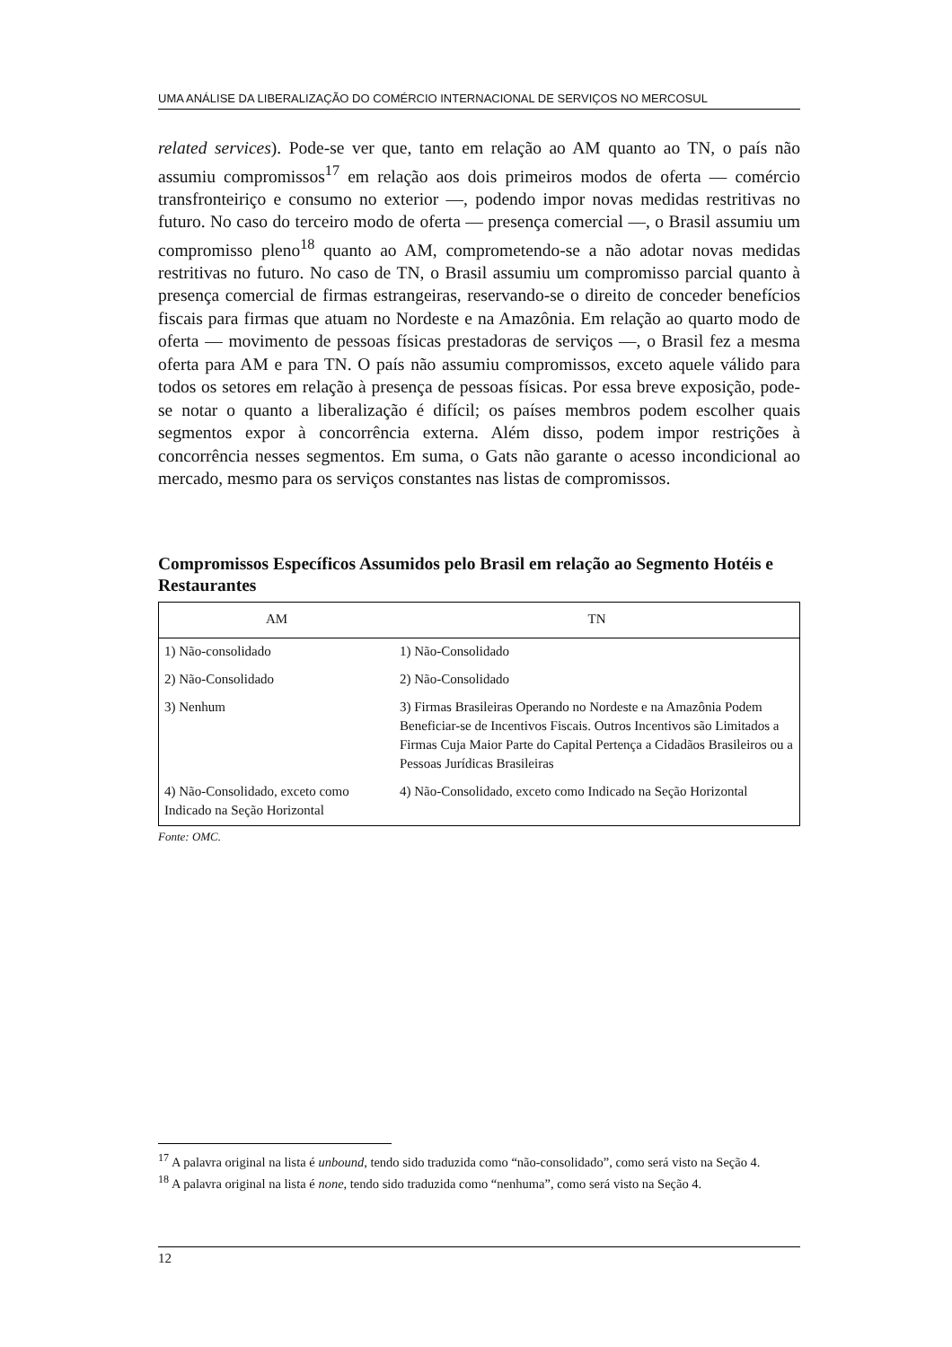UMA ANÁLISE DA LIBERALIZAÇÃO DO COMÉRCIO INTERNACIONAL DE SERVIÇOS NO MERCOSUL
related services). Pode-se ver que, tanto em relação ao AM quanto ao TN, o país não assumiu compromissos<sup>17</sup> em relação aos dois primeiros modos de oferta — comércio transfronteiriço e consumo no exterior —, podendo impor novas medidas restritivas no futuro. No caso do terceiro modo de oferta — presença comercial —, o Brasil assumiu um compromisso pleno<sup>18</sup> quanto ao AM, comprometendo-se a não adotar novas medidas restritivas no futuro. No caso de TN, o Brasil assumiu um compromisso parcial quanto à presença comercial de firmas estrangeiras, reservando-se o direito de conceder benefícios fiscais para firmas que atuam no Nordeste e na Amazônia. Em relação ao quarto modo de oferta — movimento de pessoas físicas prestadoras de serviços —, o Brasil fez a mesma oferta para AM e para TN. O país não assumiu compromissos, exceto aquele válido para todos os setores em relação à presença de pessoas físicas. Por essa breve exposição, pode-se notar o quanto a liberalização é difícil; os países membros podem escolher quais segmentos expor à concorrência externa. Além disso, podem impor restrições à concorrência nesses segmentos. Em suma, o Gats não garante o acesso incondicional ao mercado, mesmo para os serviços constantes nas listas de compromissos.
Compromissos Específicos Assumidos pelo Brasil em relação ao Segmento Hotéis e Restaurantes
| AM | TN |
| --- | --- |
| 1) Não-consolidado | 1) Não-Consolidado |
| 2) Não-Consolidado | 2) Não-Consolidado |
| 3) Nenhum | 3) Firmas Brasileiras Operando no Nordeste e na Amazônia Podem Beneficiar-se de Incentivos Fiscais. Outros Incentivos são Limitados a Firmas Cuja Maior Parte do Capital Pertença a Cidadãos Brasileiros ou a Pessoas Jurídicas Brasileiras |
| 4) Não-Consolidado, exceto como Indicado na Seção Horizontal | 4) Não-Consolidado, exceto como Indicado na Seção Horizontal |
Fonte: OMC.
<sup>17</sup> A palavra original na lista é unbound, tendo sido traduzida como “não-consolidado”, como será visto na Seção 4.
<sup>18</sup> A palavra original na lista é none, tendo sido traduzida como “nenhuma”, como será visto na Seção 4.
12